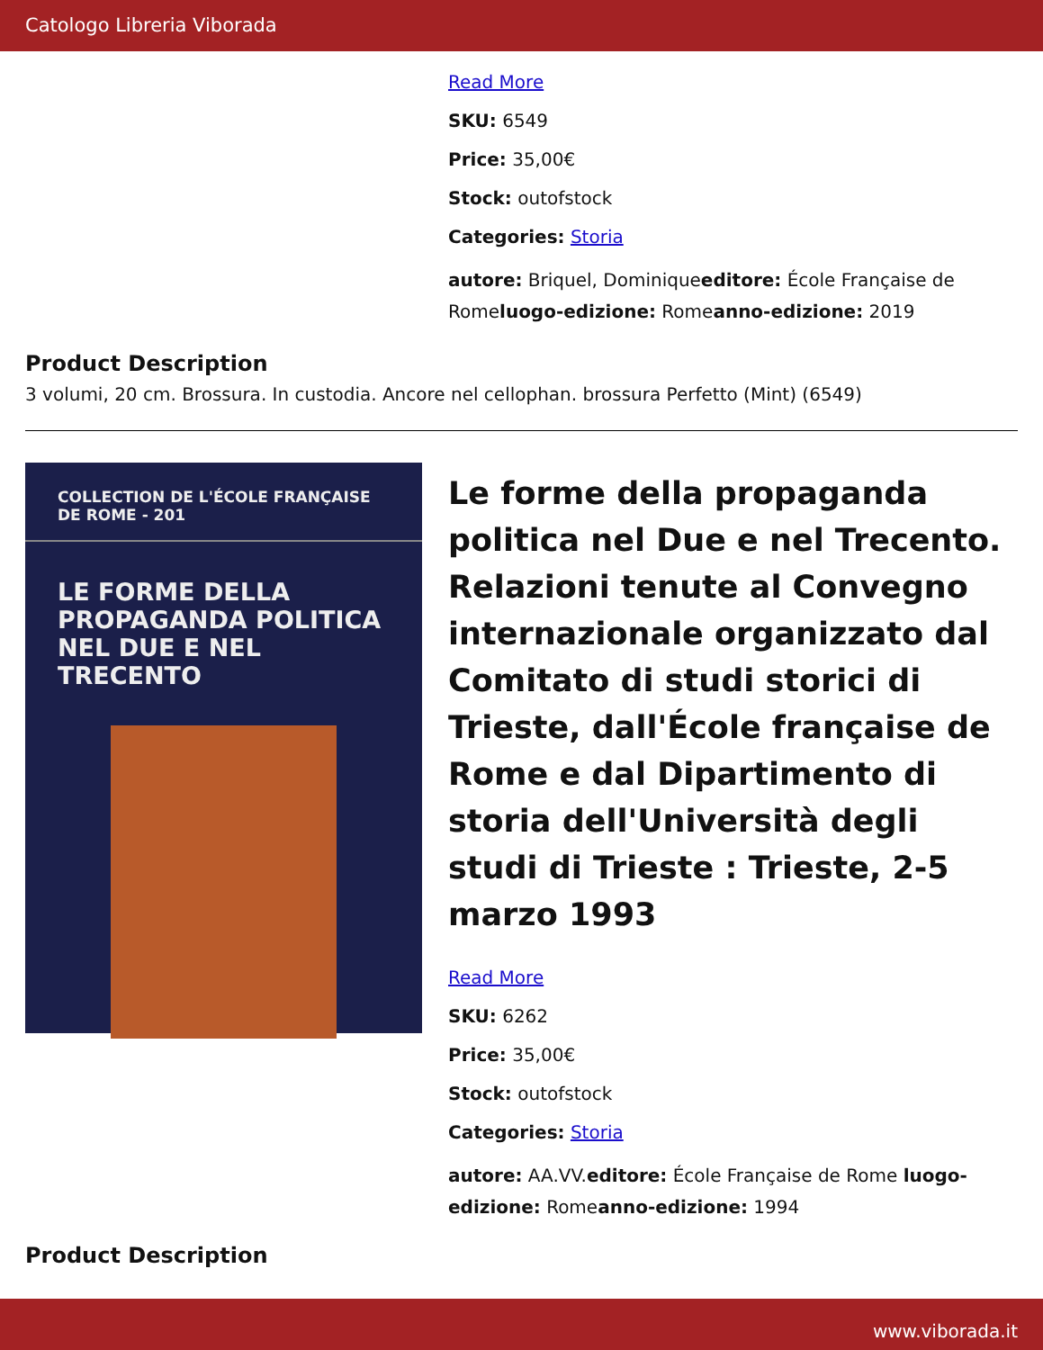Catologo Libreria Viborada
Read More
SKU: 6549
Price: 35,00€
Stock: outofstock
Categories: Storia
autore: Briquel, Dominiqueeditore: École Française de Romeluogo-edizione: Romeanno-edizione: 2019
Product Description
3 volumi, 20 cm. Brossura. In custodia. Ancore nel cellophan. brossura Perfetto (Mint) (6549)
COLLECTION DE L'ÉCOLE FRANÇAISE DE ROME - 201
LE FORME DELLA PROPAGANDA POLITICA NEL DUE E NEL TRECENTO
Le forme della propaganda politica nel Due e nel Trecento. Relazioni tenute al Convegno internazionale organizzato dal Comitato di studi storici di Trieste, dall'École française de Rome e dal Dipartimento di storia dell'Università degli studi di Trieste : Trieste, 2-5 marzo 1993
Read More
SKU: 6262
Price: 35,00€
Stock: outofstock
Categories: Storia
autore: AA.VV.editore: École Française de Rome luogo-edizione: Romeanno-edizione: 1994
Product Description
www.viborada.it